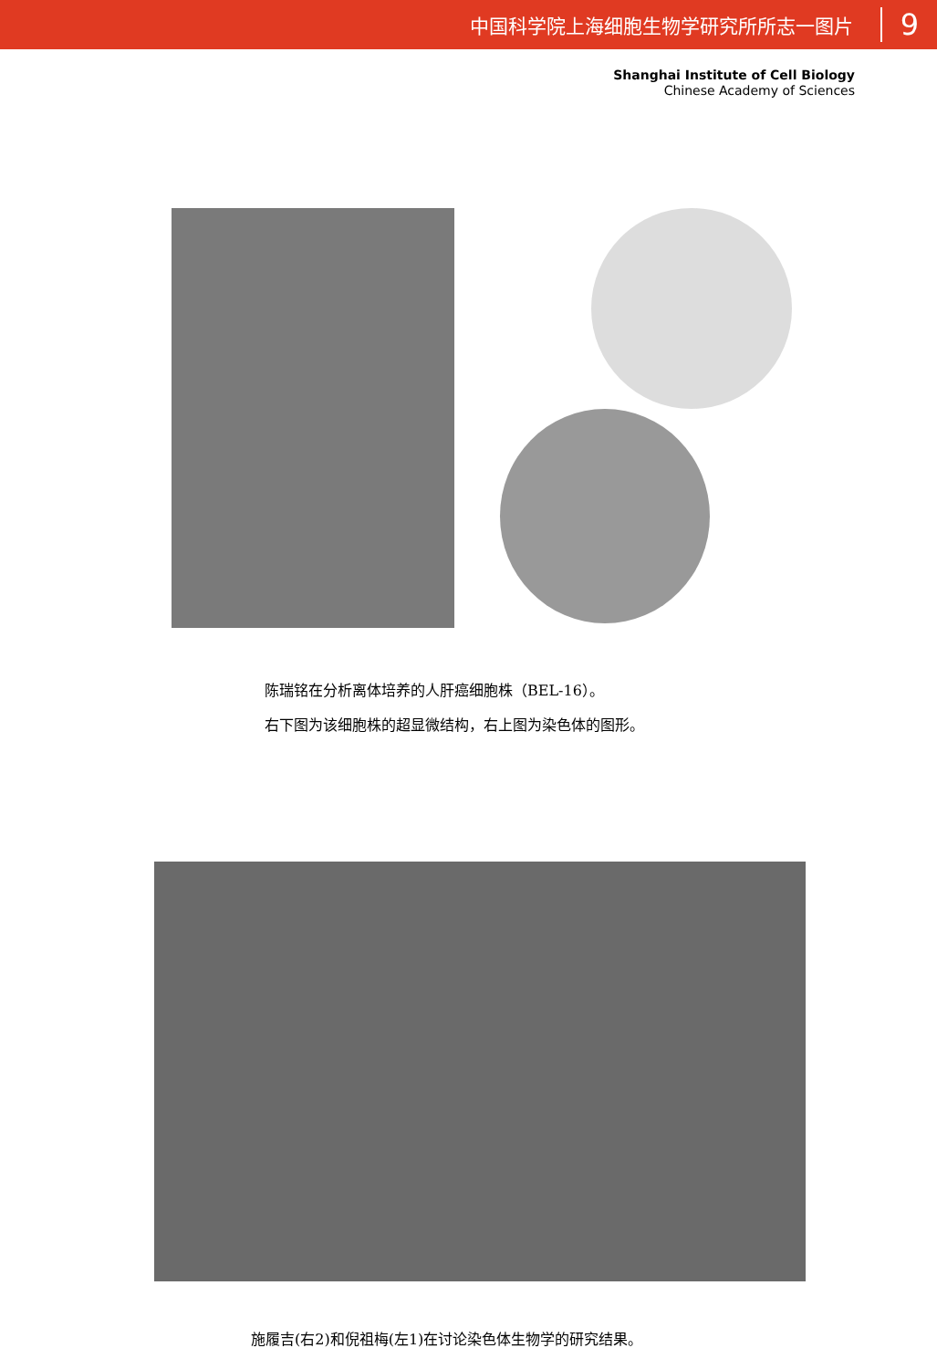中国科学院上海细胞生物学研究所所志一图片 9
Shanghai Institute of Cell Biology
Chinese Academy of Sciences
陈瑞铭在分析离体培养的人肝癌细胞株（BEL-16）。
右下图为该细胞株的超显微结构，右上图为染色体的图形。
施履吉(右2)和倪祖梅(左1)在讨论染色体生物学的研究结果。